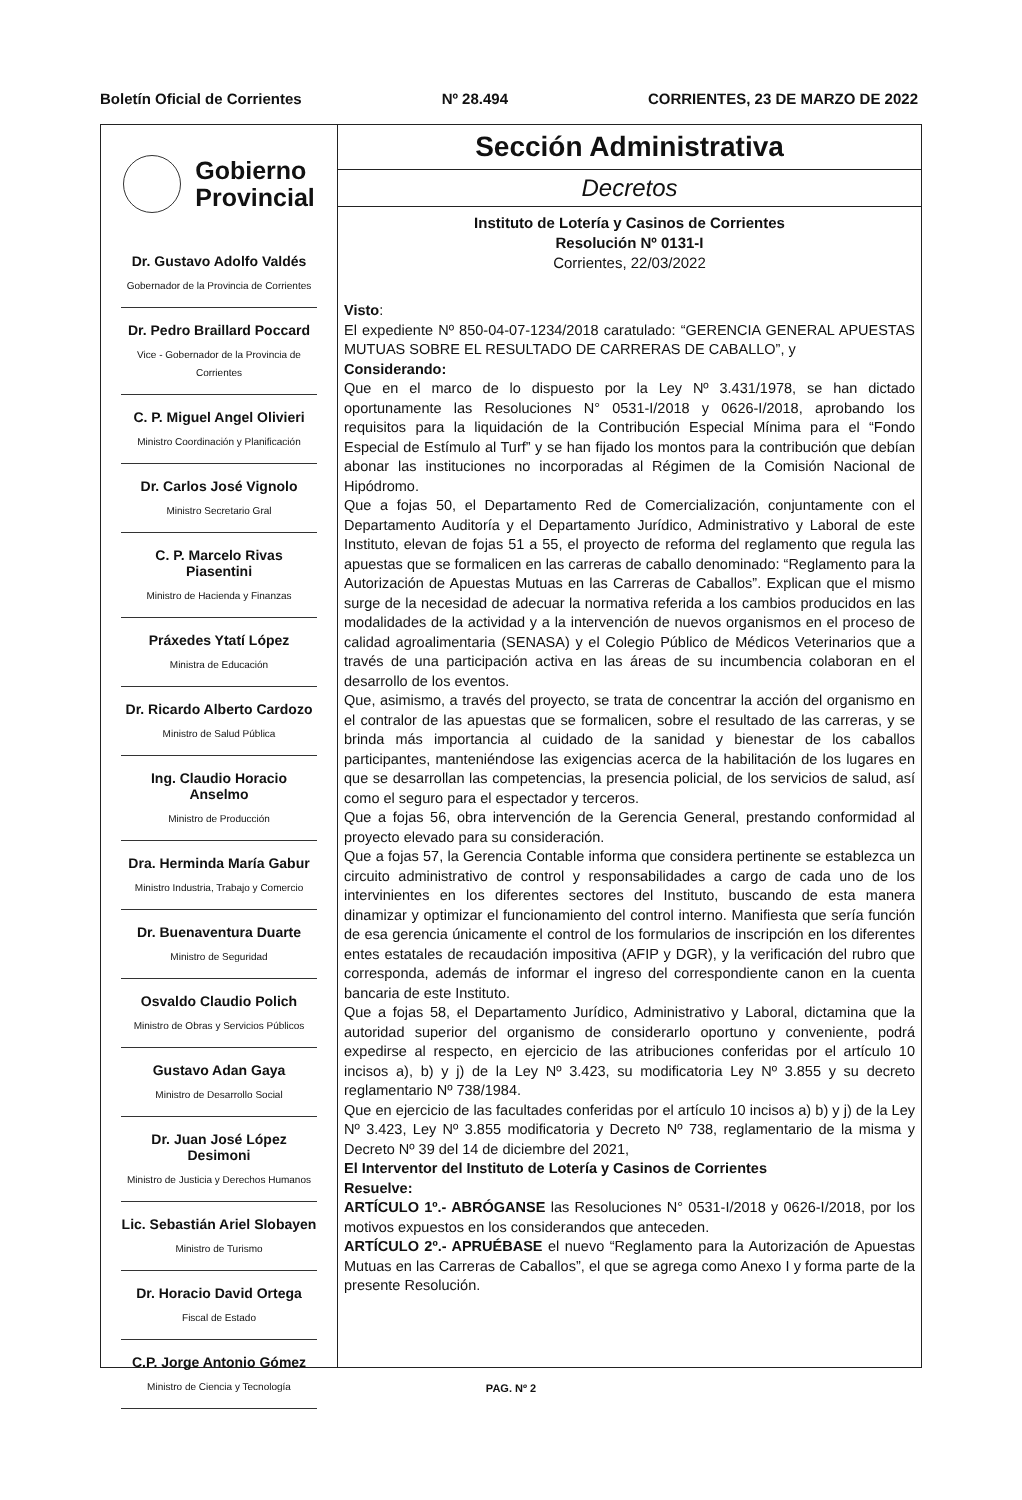Boletín Oficial de Corrientes Nº 28.494 CORRIENTES, 23 DE MARZO DE 2022
Gobierno
Provincial
Dr. Gustavo Adolfo Valdés
Gobernador de la Provincia de Corrientes
Dr. Pedro Braillard Poccard
Vice - Gobernador de la Provincia de Corrientes
C. P. Miguel Angel Olivieri
Ministro Coordinación y Planificación
Dr. Carlos José Vignolo
Ministro Secretario Gral
C. P. Marcelo Rivas Piasentini
Ministro de Hacienda y Finanzas
Práxedes Ytatí López
Ministra de Educación
Dr. Ricardo Alberto Cardozo
Ministro de Salud Pública
Ing. Claudio Horacio Anselmo
Ministro de Producción
Dra. Herminda María Gabur
Ministro Industria, Trabajo y Comercio
Dr. Buenaventura Duarte
Ministro de Seguridad
Osvaldo Claudio Polich
Ministro de Obras y Servicios Públicos
Gustavo Adan Gaya
Ministro de Desarrollo Social
Dr. Juan José López Desimoni
Ministro de Justicia y Derechos Humanos
Lic. Sebastián Ariel Slobayen
Ministro de Turismo
Dr. Horacio David Ortega
Fiscal de Estado
C.P. Jorge Antonio Gómez
Ministro de Ciencia y Tecnología
Sección Administrativa
Decretos
Instituto de Lotería y Casinos de Corrientes
Resolución Nº 0131-I
Corrientes, 22/03/2022
Visto:
El expediente Nº 850-04-07-1234/2018 caratulado: “GERENCIA GENERAL APUESTAS MUTUAS SOBRE EL RESULTADO DE CARRERAS DE CABALLO”, y
Considerando:
Que en el marco de lo dispuesto por la Ley Nº 3.431/1978, se han dictado oportunamente las Resoluciones N° 0531-I/2018 y 0626-I/2018, aprobando los requisitos para la liquidación de la Contribución Especial Mínima para el “Fondo Especial de Estímulo al Turf” y se han fijado los montos para la contribución que debían abonar las instituciones no incorporadas al Régimen de la Comisión Nacional de Hipódromo.
Que a fojas 50, el Departamento Red de Comercialización, conjuntamente con el Departamento Auditoría y el Departamento Jurídico, Administrativo y Laboral de este Instituto, elevan de fojas 51 a 55, el proyecto de reforma del reglamento que regula las apuestas que se formalicen en las carreras de caballo denominado: “Reglamento para la Autorización de Apuestas Mutuas en las Carreras de Caballos”. Explican que el mismo surge de la necesidad de adecuar la normativa referida a los cambios producidos en las modalidades de la actividad y a la intervención de nuevos organismos en el proceso de calidad agroalimentaria (SENASA) y el Colegio Público de Médicos Veterinarios que a través de una participación activa en las áreas de su incumbencia colaboran en el desarrollo de los eventos.
Que, asimismo, a través del proyecto, se trata de concentrar la acción del organismo en el contralor de las apuestas que se formalicen, sobre el resultado de las carreras, y se brinda más importancia al cuidado de la sanidad y bienestar de los caballos participantes, manteniéndose las exigencias acerca de la habilitación de los lugares en que se desarrollan las competencias, la presencia policial, de los servicios de salud, así como el seguro para el espectador y terceros.
Que a fojas 56, obra intervención de la Gerencia General, prestando conformidad al proyecto elevado para su consideración.
Que a fojas 57, la Gerencia Contable informa que considera pertinente se establezca un circuito administrativo de control y responsabilidades a cargo de cada uno de los intervinientes en los diferentes sectores del Instituto, buscando de esta manera dinamizar y optimizar el funcionamiento del control interno. Manifiesta que sería función de esa gerencia únicamente el control de los formularios de inscripción en los diferentes entes estatales de recaudación impositiva (AFIP y DGR), y la verificación del rubro que corresponda, además de informar el ingreso del correspondiente canon en la cuenta bancaria de este Instituto.
Que a fojas 58, el Departamento Jurídico, Administrativo y Laboral, dictamina que la autoridad superior del organismo de considerarlo oportuno y conveniente, podrá expedirse al respecto, en ejercicio de las atribuciones conferidas por el artículo 10 incisos a), b) y j) de la Ley Nº 3.423, su modificatoria Ley Nº 3.855 y su decreto reglamentario Nº 738/1984.
Que en ejercicio de las facultades conferidas por el artículo 10 incisos a) b) y j) de la Ley Nº 3.423, Ley Nº 3.855 modificatoria y Decreto Nº 738, reglamentario de la misma y Decreto Nº 39 del 14 de diciembre del 2021,
El Interventor del Instituto de Lotería y Casinos de Corrientes
Resuelve:
ARTÍCULO 1º.- ABRÓGANSE las Resoluciones N° 0531-I/2018 y 0626-I/2018, por los motivos expuestos en los considerandos que anteceden.
ARTÍCULO 2º.- APRUÉBASE el nuevo “Reglamento para la Autorización de Apuestas Mutuas en las Carreras de Caballos”, el que se agrega como Anexo I y forma parte de la presente Resolución.
PAG. Nº 2